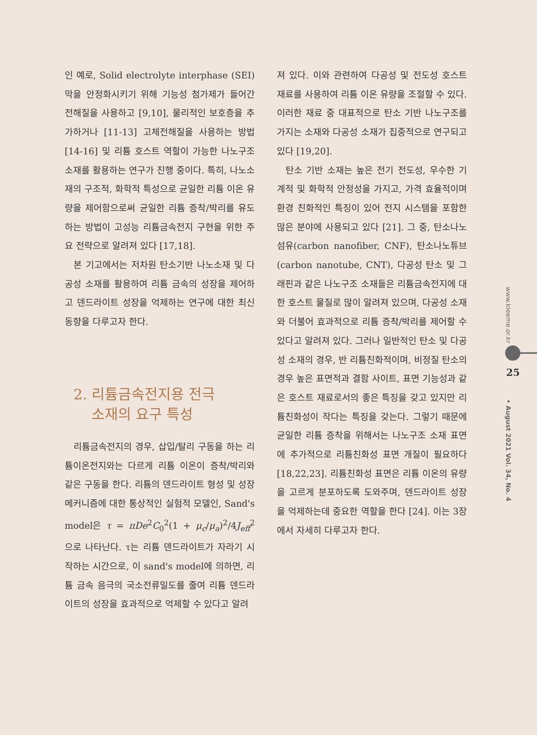인 예로, Solid electrolyte interphase (SEI) 막을 안정화시키기 위해 기능성 첨가제가 들어간 전해질을 사용하고 [9,10], 물리적인 보호층을 추가하거나 [11-13] 고체전해질을 사용하는 방법 [14-16] 및 리튬 호스트 역할이 가능한 나노구조 소재를 활용하는 연구가 진행 중이다. 특히, 나노소재의 구조적, 화학적 특성으로 균일한 리튬 이온 유량을 제어함으로써 균일한 리튬 증착/박리를 유도하는 방법이 고성능 리튬금속전지 구현을 위한 주요 전략으로 알려져 있다 [17,18].
본 기고에서는 저차원 탄소기반 나노소재 및 다공성 소재를 활용하여 리튬 금속의 성장을 제어하고 덴드라이트 성장을 억제하는 연구에 대한 최신 동향을 다루고자 한다.
2. 리튬금속전지용 전극
소재의 요구 특성
리튬금속전지의 경우, 삽입/탈리 구동을 하는 리튬이온전지와는 다르게 리튬 이온이 증착/박리와 같은 구동을 한다. 리튬의 덴드라이트 형성 및 성장 메커니즘에 대한 통상적인 실험적 모델인, Sand's model은 τ = πDe<sup>2</sup>C<sub>0</sub><sup>2</sup>(1 + μ<sub>c</sub>/μ<sub>a</sub>)<sup>2</sup>/4J<sub>eff</sub><sup>2</sup> 으로 나타난다. τ는 리튬 덴드라이트가 자라기 시작하는 시간으로, 이 sand's model에 의하면, 리튬 금속 음극의 국소전류밀도를 줄여 리튬 덴드라이트의 성장을 효과적으로 억제할 수 있다고 알려
져 있다. 이와 관련하여 다공성 및 전도성 호스트 재료를 사용하여 리튬 이온 유량을 조절할 수 있다. 이러한 재료 중 대표적으로 탄소 기반 나노구조를 가지는 소재와 다공성 소재가 집중적으로 연구되고 있다 [19,20].
탄소 기반 소재는 높은 전기 전도성, 우수한 기계적 및 화학적 안정성을 가지고, 가격 효율적이며 환경 친화적인 특징이 있어 전지 시스템을 포함한 많은 분야에 사용되고 있다 [21]. 그 중, 탄소나노섬유(carbon nanofiber, CNF), 탄소나노튜브(carbon nanotube, CNT), 다공성 탄소 및 그래핀과 같은 나노구조 소재들은 리튬금속전지에 대한 호스트 물질로 많이 알려져 있으며, 다공성 소재와 더불어 효과적으로 리튬 증착/박리를 제어할 수 있다고 알려져 있다. 그러나 일반적인 탄소 및 다공성 소재의 경우, 반 리튬친화적이며, 비정질 탄소의 경우 높은 표면적과 결함 사이트, 표면 기능성과 같은 호스트 재료로서의 좋은 특징을 갖고 있지만 리튬친화성이 작다는 특징을 갖는다. 그렇기 때문에 균일한 리튬 증착을 위해서는 나노구조 소재 표면에 추가적으로 리튬친화성 표면 개질이 필요하다 [18,22,23]. 리튬친화성 표면은 리튬 이온의 유량을 고르게 분포하도록 도와주며, 덴드라이트 성장을 억제하는데 중요한 역할을 한다 [24]. 이는 3장에서 자세히 다루고자 한다.
www.kieeme.or.kr
25
• August 2021 Vol. 34, No. 4